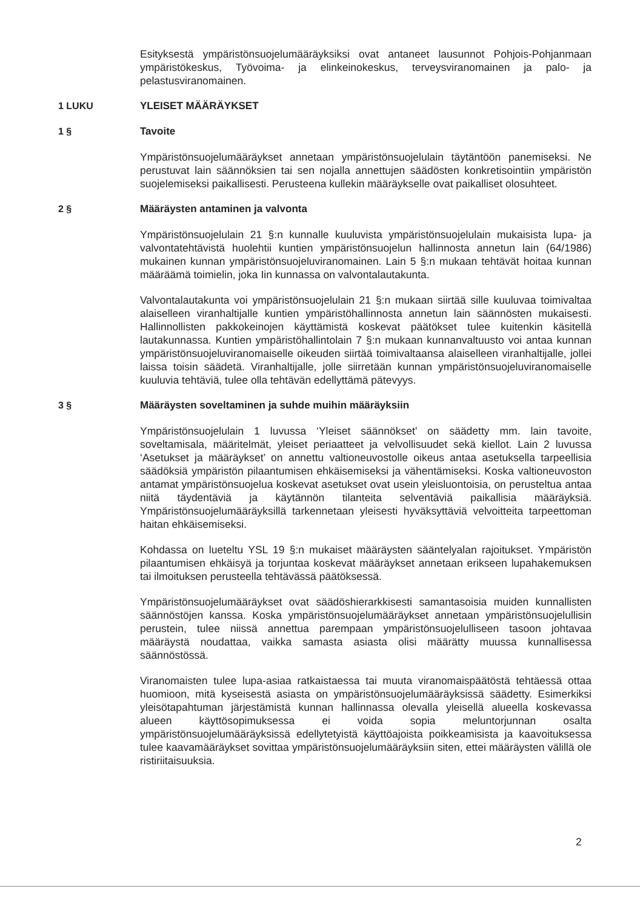Esityksestä ympäristönsuojelumääräyksiksi ovat antaneet lausunnot Pohjois-Pohjanmaan ympäristökeskus, Työvoima- ja elinkeinokeskus, terveysviranomainen ja palo- ja pelastusviranomainen.
1 LUKU YLEISET MÄÄRÄYKSET
1 § Tavoite
Ympäristönsuojelumääräykset annetaan ympäristönsuojelulain täytäntöön panemiseksi. Ne perustuvat lain säännöksien tai sen nojalla annettujen säädösten konkretisointiin ympäristön suojelemiseksi paikallisesti. Perusteena kullekin määräykselle ovat paikalliset olosuhteet.
2 § Määräysten antaminen ja valvonta
Ympäristönsuojelulain 21 §:n kunnalle kuuluvista ympäristönsuojelulain mukaisista lupa- ja valvontatehtävistä huolehtii kuntien ympäristönsuojelun hallinnosta annetun lain (64/1986) mukainen kunnan ympäristönsuojeluviranomainen. Lain 5 §:n mukaan tehtävät hoitaa kunnan määräämä toimielin, joka Iin kunnassa on valvontalautakunta.
Valvontalautakunta voi ympäristönsuojelulain 21 §:n mukaan siirtää sille kuuluvaa toimivaltaa alaiselleen viranhaltijalle kuntien ympäristöhallinnosta annetun lain säännösten mukaisesti. Hallinnollisten pakkokeinojen käyttämistä koskevat päätökset tulee kuitenkin käsitellä lautakunnassa. Kuntien ympäristöhallintolain 7 §:n mukaan kunnanvaltuusto voi antaa kunnan ympäristönsuojeluviranomaiselle oikeuden siirtää toimivaltaansa alaiselleen viranhaltijalle, jollei laissa toisin säädetä. Viranhaltijalle, jolle siirretään kunnan ympäristönsuojeluviranomaiselle kuuluvia tehtäviä, tulee olla tehtävän edellyttämä pätevyys.
3 § Määräysten soveltaminen ja suhde muihin määräyksiin
Ympäristönsuojelulain 1 luvussa ‘Yleiset säännökset’ on säädetty mm. lain tavoite, soveltamisala, määritelmät, yleiset periaatteet ja velvollisuudet sekä kiellot. Lain 2 luvussa ‘Asetukset ja määräykset’ on annettu valtioneuvostolle oikeus antaa asetuksella tarpeellisia säädöksiä ympäristön pilaantumisen ehkäisemiseksi ja vähentämiseksi. Koska valtioneuvoston antamat ympäristönsuojelua koskevat asetukset ovat usein yleisluontoisia, on perusteltua antaa niitä täydentäviä ja käytännön tilanteita selventäviä paikallisia määräyksiä. Ympäristönsuojelumääräyksillä tarkennetaan yleisesti hyväksyttäviä velvoitteita tarpeettoman haitan ehkäisemiseksi.
Kohdassa on lueteltu YSL 19 §:n mukaiset määräysten sääntelyalan rajoitukset. Ympäristön pilaantumisen ehkäisyä ja torjuntaa koskevat määräykset annetaan erikseen lupahakemuksen tai ilmoituksen perusteella tehtävässä päätöksessä.
Ympäristönsuojelumääräykset ovat säädöshierarkkisesti samantasoisia muiden kunnallisten säännöstöjen kanssa. Koska ympäristönsuojelumääräykset annetaan ympäristönsuojelullisin perustein, tulee niissä annettua parempaan ympäristönsuojelulliseen tasoon johtavaa määräystä noudattaa, vaikka samasta asiasta olisi määrätty muussa kunnallisessa säännöstössä.
Viranomaisten tulee lupa-asiaa ratkaistaessa tai muuta viranomaispäätöstä tehtäessä ottaa huomioon, mitä kyseisestä asiasta on ympäristönsuojelumääräyksissä säädetty. Esimerkiksi yleisötapahtuman järjestämistä kunnan hallinnassa olevalla yleisellä alueella koskevassa alueen käyttösopimuksessa ei voida sopia meluntorjunnan osalta ympäristönsuojelumääräyksissä edellytetyistä käyttöajoista poikkeamisista ja kaavoituksessa tulee kaavamääräykset sovittaa ympäristönsuojelumääräyksiin siten, ettei määräysten välillä ole ristiriitaisuuksia.
2